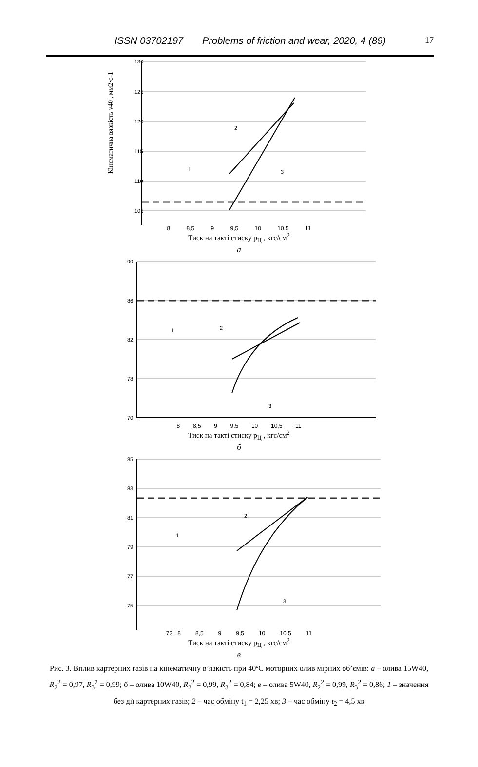ISSN 03702197 Problems of friction and wear, 2020, 4 (89) 17
130
125
120
115
110
105
2
1
3
Кінематична вязкість ν40 , мм2·с-1
8 8,5 9 9,5 10 10,5 11
Тиск на такті стиску p<sub>Ц</sub> , кгс/см<sup>2</sup>
а
90
86
82
78
70
1
2
3
8 8,5 9 9.5 10 10,5 11
Тиск на такті стиску p<sub>Ц</sub> , кгс/см<sup>2</sup>
б
85
83
81
79
77
75
1
2
3
73 8 8,5 9 9,5 10 10,5 11
Тиск на такті стиску p<sub>Ц</sub> , кгс/см<sup>2</sup>
в
Рис. 3. Вплив картерних газів на кінематичну в’язкість при 40ºC моторних олив мірних об’ємів: а – олива 15W40, R<sub>2</sub><sup>2</sup> = 0,97, R<sub>3</sub><sup>2</sup> = 0,99; б – олива 10W40, R<sub>2</sub><sup>2</sup> = 0,99, R<sub>3</sub><sup>2</sup> = 0,84; в – олива 5W40, R<sub>2</sub><sup>2</sup> = 0,99, R<sub>3</sub><sup>2</sup> = 0,86; 1 – значення без дії картерних газів; 2 – час обміну t<sub>1</sub> = 2,25 хв; 3 – час обміну t<sub>2</sub> = 4,5 хв